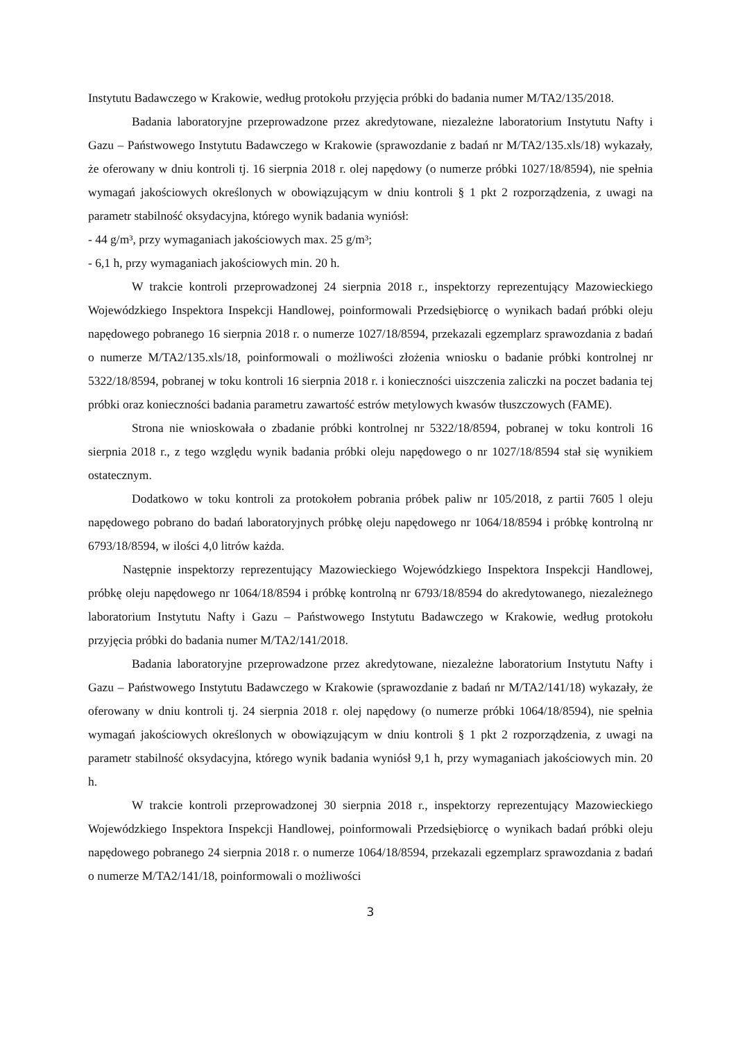Instytutu Badawczego w Krakowie, według protokołu przyjęcia próbki do badania numer M/TA2/135/2018.
Badania laboratoryjne przeprowadzone przez akredytowane, niezależne laboratorium Instytutu Nafty i Gazu – Państwowego Instytutu Badawczego w Krakowie (sprawozdanie z badań nr M/TA2/135.xls/18) wykazały, że oferowany w dniu kontroli tj. 16 sierpnia 2018 r. olej napędowy (o numerze próbki 1027/18/8594), nie spełnia wymagań jakościowych określonych w obowiązującym w dniu kontroli § 1 pkt 2 rozporządzenia, z uwagi na parametr stabilność oksydacyjna, którego wynik badania wyniósł:
- 44 g/m³, przy wymaganiach jakościowych max. 25 g/m³;
- 6,1 h, przy wymaganiach jakościowych min. 20 h.
W trakcie kontroli przeprowadzonej 24 sierpnia 2018 r., inspektorzy reprezentujący Mazowieckiego Wojewódzkiego Inspektora Inspekcji Handlowej, poinformowali Przedsiębiorcę o wynikach badań próbki oleju napędowego pobranego 16 sierpnia 2018 r. o numerze 1027/18/8594, przekazali egzemplarz sprawozdania z badań o numerze M/TA2/135.xls/18, poinformowali o możliwości złożenia wniosku o badanie próbki kontrolnej nr 5322/18/8594, pobranej w toku kontroli 16 sierpnia 2018 r. i konieczności uiszczenia zaliczki na poczet badania tej próbki oraz konieczności badania parametru zawartość estrów metylowych kwasów tłuszczowych (FAME).
Strona nie wnioskowała o zbadanie próbki kontrolnej nr 5322/18/8594, pobranej w toku kontroli 16 sierpnia 2018 r., z tego względu wynik badania próbki oleju napędowego o nr 1027/18/8594 stał się wynikiem ostatecznym.
Dodatkowo w toku kontroli za protokołem pobrania próbek paliw nr 105/2018, z partii 7605 l oleju napędowego pobrano do badań laboratoryjnych próbkę oleju napędowego nr 1064/18/8594 i próbkę kontrolną nr 6793/18/8594, w ilości 4,0 litrów każda.
Następnie inspektorzy reprezentujący Mazowieckiego Wojewódzkiego Inspektora Inspekcji Handlowej, próbkę oleju napędowego nr 1064/18/8594 i próbkę kontrolną nr 6793/18/8594 do akredytowanego, niezależnego laboratorium Instytutu Nafty i Gazu – Państwowego Instytutu Badawczego w Krakowie, według protokołu przyjęcia próbki do badania numer M/TA2/141/2018.
Badania laboratoryjne przeprowadzone przez akredytowane, niezależne laboratorium Instytutu Nafty i Gazu – Państwowego Instytutu Badawczego w Krakowie (sprawozdanie z badań nr M/TA2/141/18) wykazały, że oferowany w dniu kontroli tj. 24 sierpnia 2018 r. olej napędowy (o numerze próbki 1064/18/8594), nie spełnia wymagań jakościowych określonych w obowiązującym w dniu kontroli § 1 pkt 2 rozporządzenia, z uwagi na parametr stabilność oksydacyjna, którego wynik badania wyniósł 9,1 h, przy wymaganiach jakościowych min. 20 h.
W trakcie kontroli przeprowadzonej 30 sierpnia 2018 r., inspektorzy reprezentujący Mazowieckiego Wojewódzkiego Inspektora Inspekcji Handlowej, poinformowali Przedsiębiorcę o wynikach badań próbki oleju napędowego pobranego 24 sierpnia 2018 r. o numerze 1064/18/8594, przekazali egzemplarz sprawozdania z badań o numerze M/TA2/141/18, poinformowali o możliwości
3